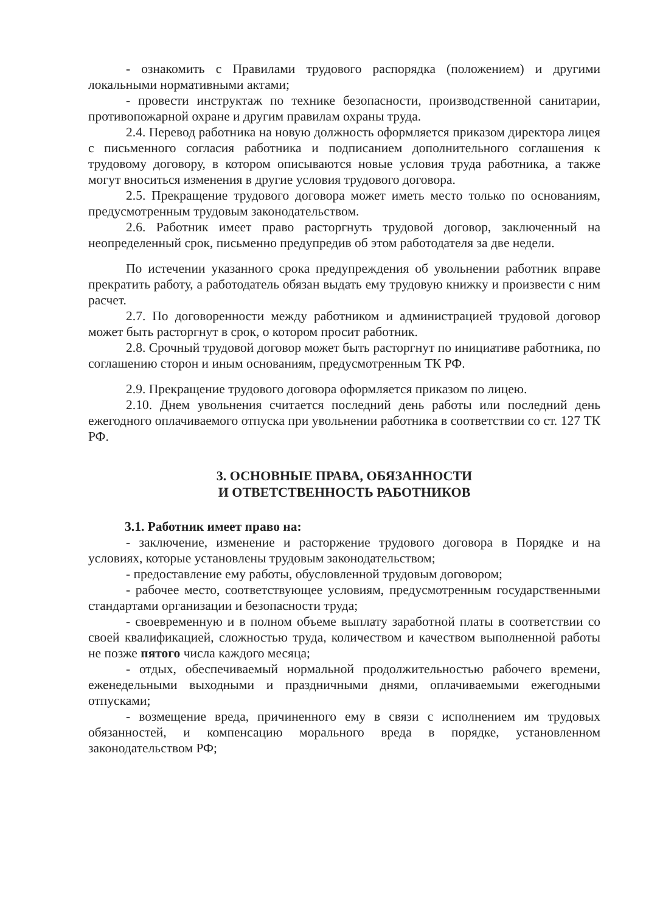- ознакомить с Правилами трудового распорядка (положением) и другими локальными нормативными актами;
- провести инструктаж по технике безопасности, производственной санитарии, противопожарной охране и другим правилам охраны труда.
2.4. Перевод работника на новую должность оформляется приказом директора лицея с письменного согласия работника и подписанием дополнительного соглашения к трудовому договору, в котором описываются новые условия труда работника, а также могут вноситься изменения в другие условия трудового договора.
2.5. Прекращение трудового договора может иметь место только по основаниям, предусмотренным трудовым законодательством.
2.6. Работник имеет право расторгнуть трудовой договор, заключенный на неопределенный срок, письменно предупредив об этом работодателя за две недели.
По истечении указанного срока предупреждения об увольнении работник вправе прекратить работу, а работодатель обязан выдать ему трудовую книжку и произвести с ним расчет.
2.7. По договоренности между работником и администрацией трудовой договор может быть расторгнут в срок, о котором просит работник.
2.8. Срочный трудовой договор может быть расторгнут по инициативе работника, по соглашению сторон и иным основаниям, предусмотренным ТК РФ.
2.9. Прекращение трудового договора оформляется приказом по лицею.
2.10. Днем увольнения считается последний день работы или последний день ежегодного оплачиваемого отпуска при увольнении работника в соответствии со ст. 127 ТК РФ.
3. ОСНОВНЫЕ ПРАВА, ОБЯЗАННОСТИ
И ОТВЕТСТВЕННОСТЬ РАБОТНИКОВ
3.1. Работник имеет право на:
- заключение, изменение и расторжение трудового договора в Порядке и на условиях, которые установлены трудовым законодательством;
- предоставление ему работы, обусловленной трудовым договором;
- рабочее место, соответствующее условиям, предусмотренным государственными стандартами организации и безопасности труда;
- своевременную и в полном объеме выплату заработной платы в соответствии со своей квалификацией, сложностью труда, количеством и качеством выполненной работы не позже пятого числа каждого месяца;
- отдых, обеспечиваемый нормальной продолжительностью рабочего времени, еженедельными выходными и праздничными днями, оплачиваемыми ежегодными отпусками;
- возмещение вреда, причиненного ему в связи с исполнением им трудовых обязанностей, и компенсацию морального вреда в порядке, установленном законодательством РФ;